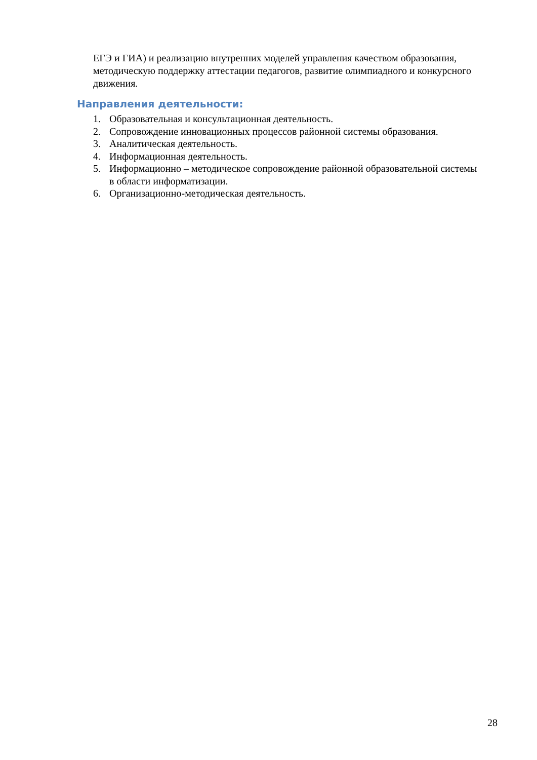ЕГЭ и ГИА) и реализацию внутренних моделей управления качеством образования, методическую поддержку аттестации педагогов, развитие олимпиадного и конкурсного движения.
Направления деятельности:
1. Образовательная и консультационная деятельность.
2. Сопровождение инновационных процессов районной системы образования.
3. Аналитическая деятельность.
4. Информационная деятельность.
5. Информационно – методическое сопровождение районной образовательной системы в области информатизации.
6. Организационно-методическая деятельность.
28